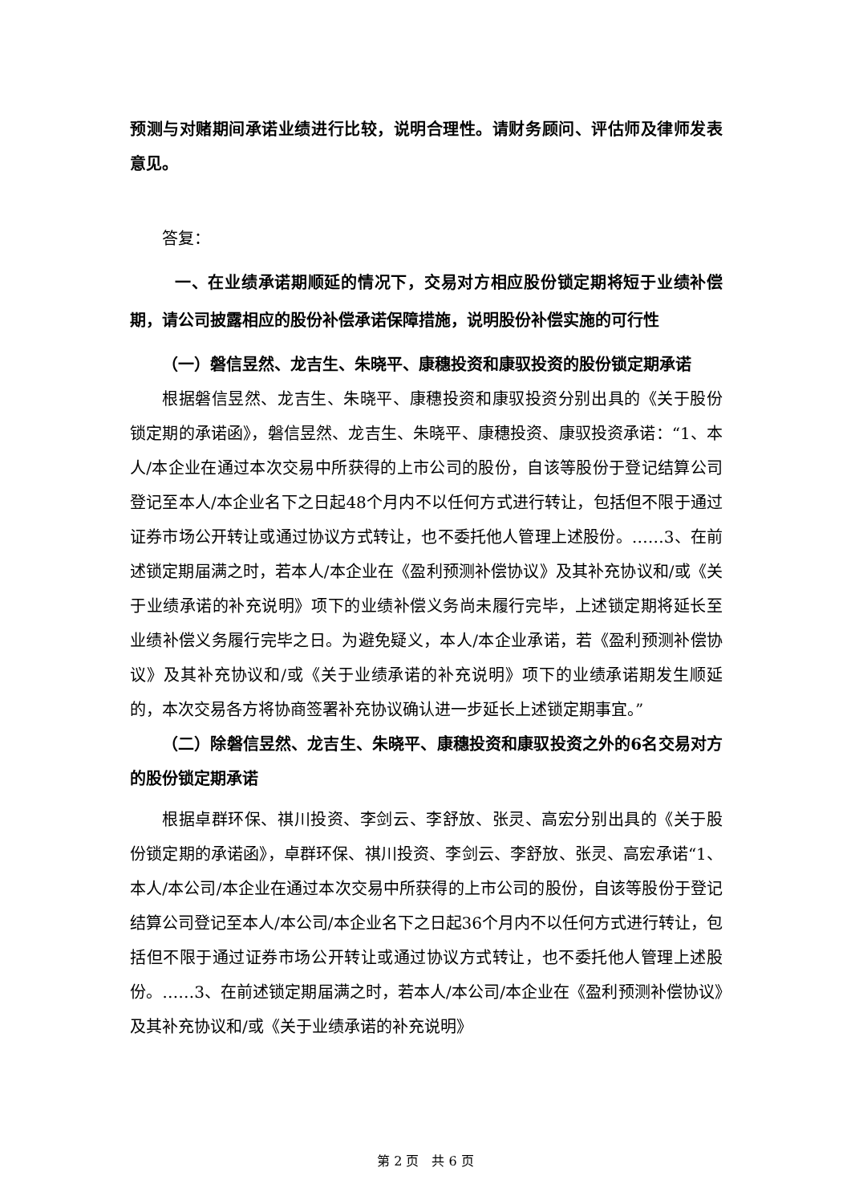预测与对赌期间承诺业绩进行比较，说明合理性。请财务顾问、评估师及律师发表意见。
答复：
一、在业绩承诺期顺延的情况下，交易对方相应股份锁定期将短于业绩补偿期，请公司披露相应的股份补偿承诺保障措施，说明股份补偿实施的可行性
（一）磐信昱然、龙吉生、朱晓平、康穗投资和康驭投资的股份锁定期承诺
根据磐信昱然、龙吉生、朱晓平、康穗投资和康驭投资分别出具的《关于股份锁定期的承诺函》，磐信昱然、龙吉生、朱晓平、康穗投资、康驭投资承诺：“1、本人/本企业在通过本次交易中所获得的上市公司的股份，自该等股份于登记结算公司登记至本人/本企业名下之日起48个月内不以任何方式进行转让，包括但不限于通过证券市场公开转让或通过协议方式转让，也不委托他人管理上述股份。……3、在前述锁定期届满之时，若本人/本企业在《盈利预测补偿协议》及其补充协议和/或《关于业绩承诺的补充说明》项下的业绩补偿义务尚未履行完毕，上述锁定期将延长至业绩补偿义务履行完毕之日。为避免疑义，本人/本企业承诺，若《盈利预测补偿协议》及其补充协议和/或《关于业绩承诺的补充说明》项下的业绩承诺期发生顺延的，本次交易各方将协商签署补充协议确认进一步延长上述锁定期事宜。”
（二）除磐信昱然、龙吉生、朱晓平、康穗投资和康驭投资之外的6名交易对方的股份锁定期承诺
根据卓群环保、祺川投资、李剑云、李舒放、张灵、高宏分别出具的《关于股份锁定期的承诺函》，卓群环保、祺川投资、李剑云、李舒放、张灵、高宏承诺“1、本人/本公司/本企业在通过本次交易中所获得的上市公司的股份，自该等股份于登记结算公司登记至本人/本公司/本企业名下之日起36个月内不以任何方式进行转让，包括但不限于通过证券市场公开转让或通过协议方式转让，也不委托他人管理上述股份。……3、在前述锁定期届满之时，若本人/本公司/本企业在《盈利预测补偿协议》及其补充协议和/或《关于业绩承诺的补充说明》
第 2 页　共 6 页